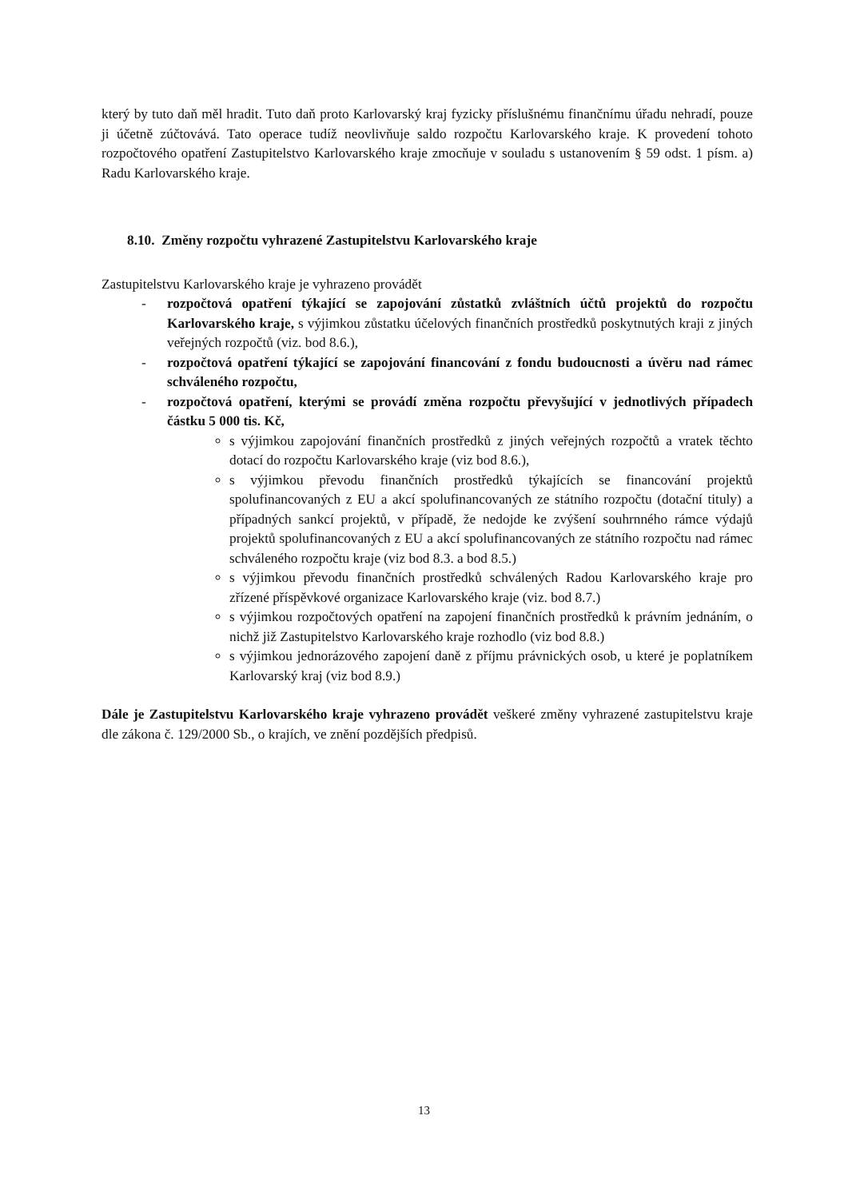který by tuto daň měl hradit. Tuto daň proto Karlovarský kraj fyzicky příslušnému finančnímu úřadu nehradí, pouze ji účetně zúčtovává. Tato operace tudíž neovlivňuje saldo rozpočtu Karlovarského kraje. K provedení tohoto rozpočtového opatření Zastupitelstvo Karlovarského kraje zmocňuje v souladu s ustanovením § 59 odst. 1 písm. a) Radu Karlovarského kraje.
8.10. Změny rozpočtu vyhrazené Zastupitelstvu Karlovarského kraje
Zastupitelstvu Karlovarského kraje je vyhrazeno provádět
- rozpočtová opatření týkající se zapojování zůstatků zvláštních účtů projektů do rozpočtu Karlovarského kraje, s výjimkou zůstatku účelových finančních prostředků poskytnutých kraji z jiných veřejných rozpočtů (viz. bod 8.6.),
- rozpočtová opatření týkající se zapojování financování z fondu budoucnosti a úvěru nad rámec schváleného rozpočtu,
- rozpočtová opatření, kterými se provádí změna rozpočtu převyšující v jednotlivých případech částku 5 000 tis. Kč,
s výjimkou zapojování finančních prostředků z jiných veřejných rozpočtů a vratek těchto dotací do rozpočtu Karlovarského kraje (viz bod 8.6.),
s výjimkou převodu finančních prostředků týkajících se financování projektů spolufinancovaných z EU a akcí spolufinancovaných ze státního rozpočtu (dotační tituly) a případných sankcí projektů, v případě, že nedojde ke zvýšení souhrnného rámce výdajů projektů spolufinancovaných z EU a akcí spolufinancovaných ze státního rozpočtu nad rámec schváleného rozpočtu kraje (viz bod 8.3. a bod 8.5.)
s výjimkou převodu finančních prostředků schválených Radou Karlovarského kraje pro zřízené příspěvkové organizace Karlovarského kraje (viz. bod 8.7.)
s výjimkou rozpočtových opatření na zapojení finančních prostředků k právním jednáním, o nichž již Zastupitelstvo Karlovarského kraje rozhodlo (viz bod 8.8.)
s výjimkou jednorázového zapojení daně z příjmu právnických osob, u které je poplatníkem Karlovarský kraj (viz bod 8.9.)
Dále je Zastupitelstvu Karlovarského kraje vyhrazeno provádět veškeré změny vyhrazené zastupitelstvu kraje dle zákona č. 129/2000 Sb., o krajích, ve znění pozdějších předpisů.
13